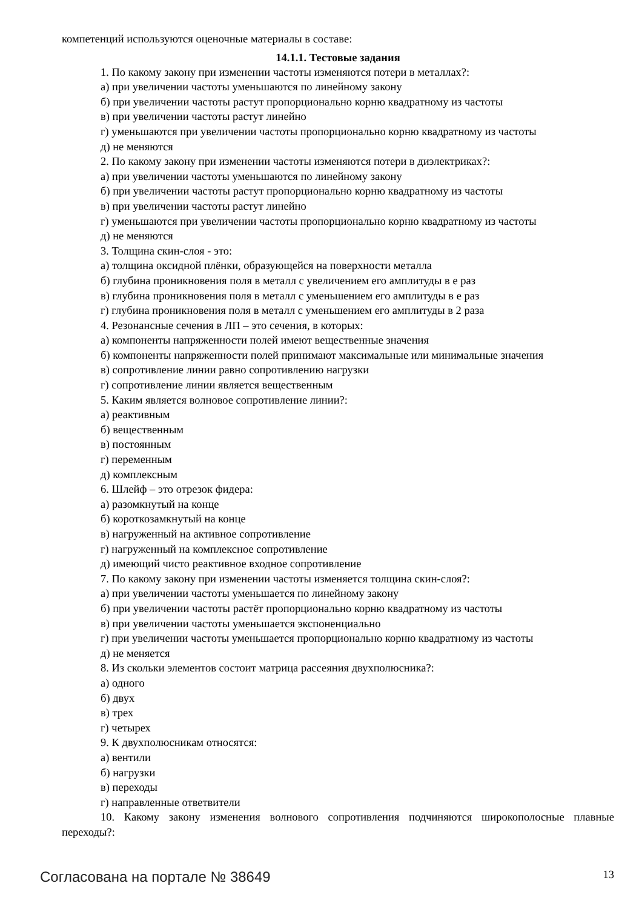компетенций используются оценочные материалы в составе:
14.1.1. Тестовые задания
1. По какому закону при изменении частоты изменяются потери в металлах?:
а) при увеличении частоты уменьшаются по линейному закону
б) при увеличении частоты растут пропорционально корню квадратному из частоты
в) при увеличении частоты растут линейно
г) уменьшаются при увеличении частоты пропорционально корню квадратному из частоты
д) не меняются
2. По какому закону при изменении частоты изменяются потери в диэлектриках?:
а) при увеличении частоты уменьшаются по линейному закону
б) при увеличении частоты растут пропорционально корню квадратному из частоты
в) при увеличении частоты растут линейно
г) уменьшаются при увеличении частоты пропорционально корню квадратному из частоты
д) не меняются
3. Толщина скин-слоя - это:
а) толщина оксидной плёнки, образующейся на поверхности металла
б) глубина проникновения поля в металл с увеличением его амплитуды в е раз
в) глубина проникновения поля в металл с уменьшением его амплитуды в е раз
г) глубина проникновения поля в металл с уменьшением его амплитуды в 2 раза
4. Резонансные сечения в ЛП – это сечения, в которых:
а) компоненты напряженности полей имеют вещественные значения
б) компоненты напряженности полей принимают максимальные или минимальные значения
в) сопротивление линии равно сопротивлению нагрузки
г) сопротивление линии является вещественным
5. Каким является волновое сопротивление линии?:
а) реактивным
б) вещественным
в) постоянным
г) переменным
д) комплексным
6. Шлейф – это отрезок фидера:
а) разомкнутый на конце
б) короткозамкнутый на конце
в) нагруженный на активное сопротивление
г) нагруженный на комплексное сопротивление
д) имеющий чисто реактивное входное сопротивление
7. По какому закону при изменении частоты изменяется толщина скин-слоя?:
а) при увеличении частоты уменьшается по линейному закону
б) при увеличении частоты растёт пропорционально корню квадратному из частоты
в) при увеличении частоты уменьшается экспоненциально
г) при увеличении частоты уменьшается пропорционально корню квадратному из частоты
д) не меняется
8. Из скольки элементов состоит матрица рассеяния двухполюсника?:
а) одного
б) двух
в) трех
г) четырех
9. К двухполюсникам относятся:
а) вентили
б) нагрузки
в) переходы
г) направленные ответвители
10. Какому закону изменения волнового сопротивления подчиняются широкополосные плавные переходы?:
Согласована на портале № 38649 13